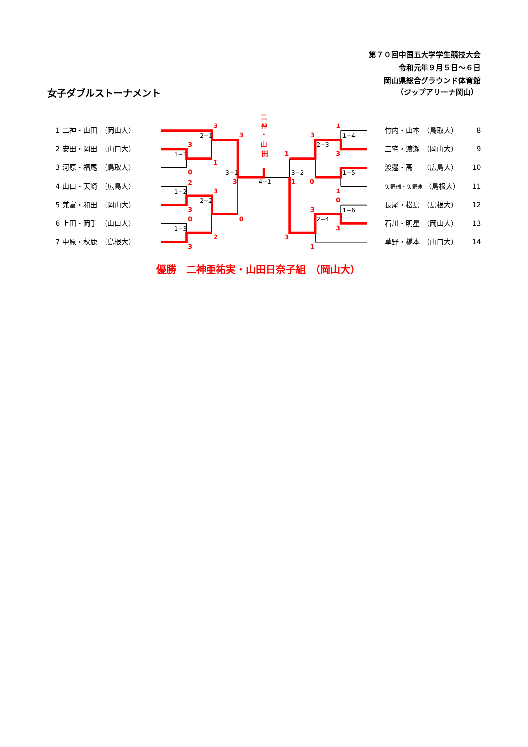第７０回中国五大学学生競技大会
令和元年９月５日～６日
岡山県総合グラウンド体育館
（ジップアリーナ岡山）
女子ダブルストーナメント
1 二神・山田　（岡山大）
2 安田・岡田　（山口大）
3 河原・福尾　（鳥取大）
4 山口・天崎　（広島大）
5 兼富・和田　（岡山大）
6 上田・岡手　（山口大）
7 中原・秋鹿　（島根大）
二
神
・
山
田
3
2−1
3
3
1−1
1
0
3−1
3
4−1
2
1−2
3
2−2
3
0
0
1−3
2
3
1
1−4
3
2−3
3
1
1−5
3−2
1
0
1
0
3
1−6
2−4
3
3
1
竹内・山本　（鳥取大）
8
三宅・渡瀬　（岡山大）
9
渡邉・高　　（広島大）
10
矢野瑞・矢野朱 （島根大）
11
長尾・松島　（島根大）
12
石川・明星　（岡山大）
13
草野・橋本　（山口大）
14
優勝　二神亜祐実・山田日奈子組　（岡山大）